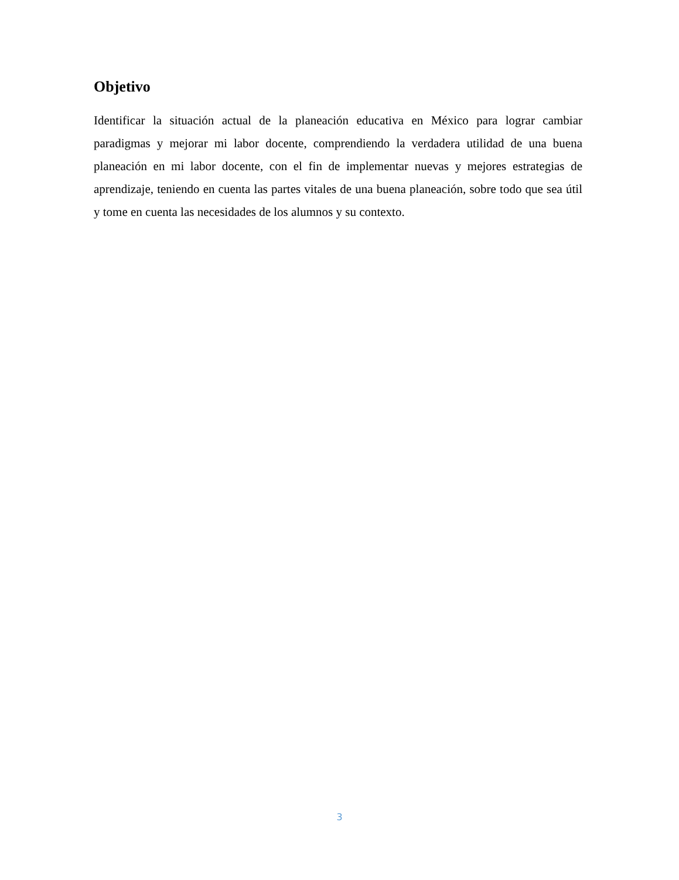Objetivo
Identificar la situación actual de la planeación educativa en México para lograr cambiar paradigmas y mejorar mi labor docente, comprendiendo la verdadera utilidad de una buena planeación en mi labor docente, con el fin de implementar nuevas y mejores estrategias de aprendizaje, teniendo en cuenta las partes vitales de una buena planeación, sobre todo que sea útil y tome en cuenta las necesidades de los alumnos y su contexto.
3